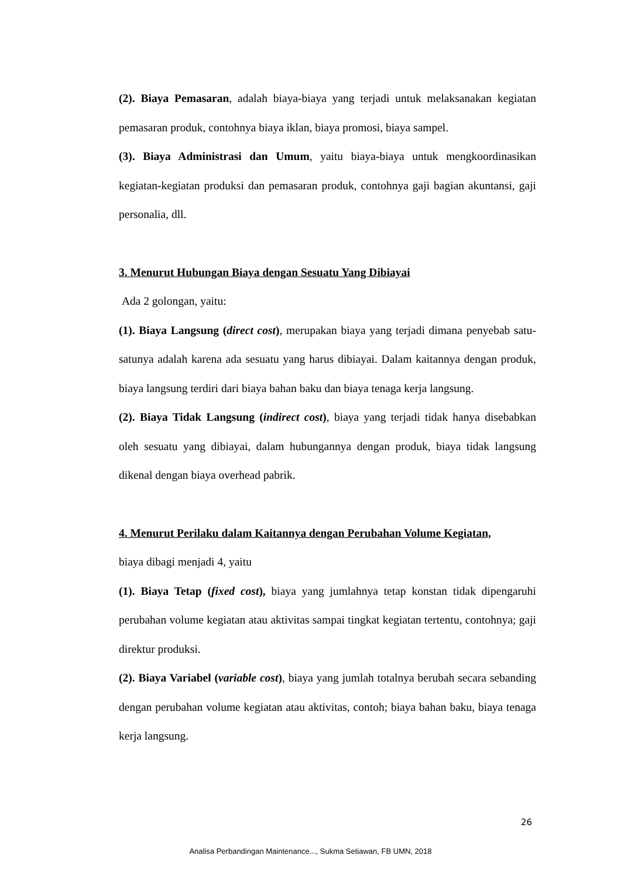(2). Biaya Pemasaran, adalah biaya-biaya yang terjadi untuk melaksanakan kegiatan pemasaran produk, contohnya biaya iklan, biaya promosi, biaya sampel.
(3). Biaya Administrasi dan Umum, yaitu biaya-biaya untuk mengkoordinasikan kegiatan-kegiatan produksi dan pemasaran produk, contohnya gaji bagian akuntansi, gaji personalia, dll.
3. Menurut Hubungan Biaya dengan Sesuatu Yang Dibiayai
Ada 2 golongan, yaitu:
(1). Biaya Langsung (direct cost), merupakan biaya yang terjadi dimana penyebab satu-satunya adalah karena ada sesuatu yang harus dibiayai. Dalam kaitannya dengan produk, biaya langsung terdiri dari biaya bahan baku dan biaya tenaga kerja langsung.
(2). Biaya Tidak Langsung (indirect cost), biaya yang terjadi tidak hanya disebabkan oleh sesuatu yang dibiayai, dalam hubungannya dengan produk, biaya tidak langsung dikenal dengan biaya overhead pabrik.
4. Menurut Perilaku dalam Kaitannya dengan Perubahan Volume Kegiatan,
biaya dibagi menjadi 4, yaitu
(1). Biaya Tetap (fixed cost), biaya yang jumlahnya tetap konstan tidak dipengaruhi perubahan volume kegiatan atau aktivitas sampai tingkat kegiatan tertentu, contohnya; gaji direktur produksi.
(2). Biaya Variabel (variable cost), biaya yang jumlah totalnya berubah secara sebanding dengan perubahan volume kegiatan atau aktivitas, contoh; biaya bahan baku, biaya tenaga kerja langsung.
26
Analisa Perbandingan Maintenance..., Sukma Setiawan, FB UMN, 2018